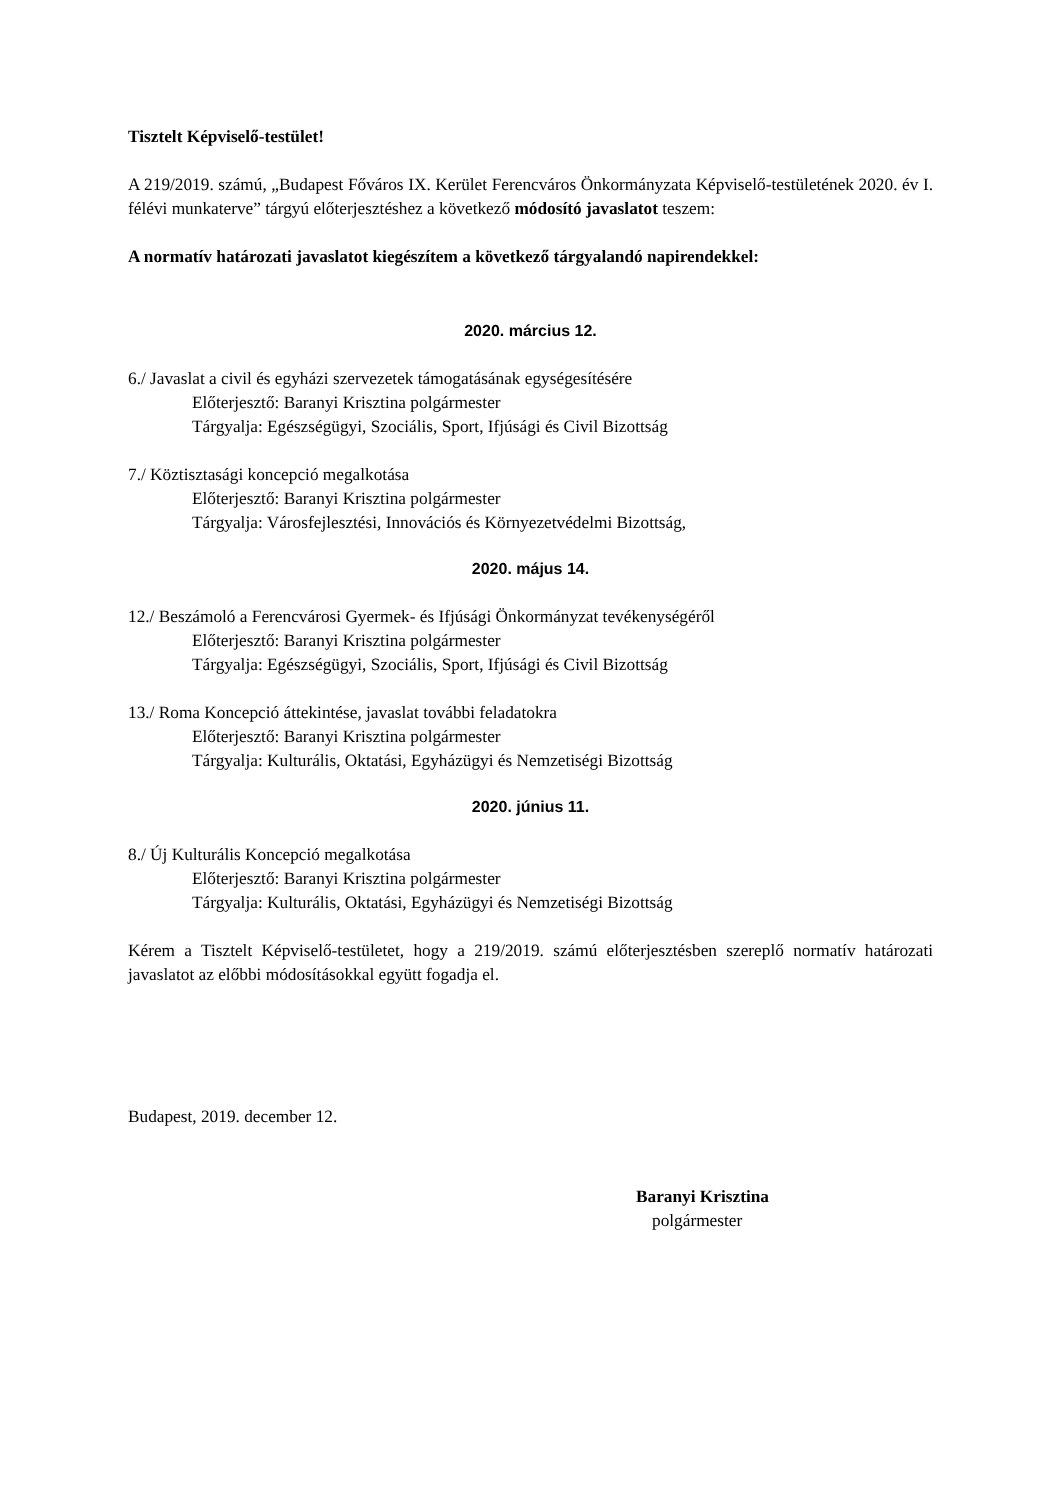Tisztelt Képviselő-testület!
A 219/2019. számú, „Budapest Főváros IX. Kerület Ferencváros Önkormányzata Képviselő-testületének 2020. év I. félévi munkaterve” tárgyú előterjesztéshez a következő módosító javaslatot teszem:
A normatív határozati javaslatot kiegészítem a következő tárgyalandó napirendekkel:
2020. március 12.
6./ Javaslat a civil és egyházi szervezetek támogatásának egységesítésére
Előterjesztő: Baranyi Krisztina polgármester
Tárgyalja: Egészségügyi, Szociális, Sport, Ifjúsági és Civil Bizottság
7./ Köztisztasági koncepció megalkotása
Előterjesztő: Baranyi Krisztina polgármester
Tárgyalja: Városfejlesztési, Innovációs és Környezetvédelmi Bizottság,
2020. május 14.
12./ Beszámoló a Ferencvárosi Gyermek- és Ifjúsági Önkormányzat tevékenységéről
Előterjesztő: Baranyi Krisztina polgármester
Tárgyalja: Egészségügyi, Szociális, Sport, Ifjúsági és Civil Bizottság
13./ Roma Koncepció áttekintése, javaslat további feladatokra
Előterjesztő: Baranyi Krisztina polgármester
Tárgyalja: Kulturális, Oktatási, Egyházügyi és Nemzetiségi Bizottság
2020. június 11.
8./ Új Kulturális Koncepció megalkotása
Előterjesztő: Baranyi Krisztina polgármester
Tárgyalja: Kulturális, Oktatási, Egyházügyi és Nemzetiségi Bizottság
Kérem a Tisztelt Képviselő-testületet, hogy a 219/2019. számú előterjesztésben szereplő normatív határozati javaslatot az előbbi módosításokkal együtt fogadja el.
Budapest, 2019. december 12.
Baranyi Krisztina
polgármester